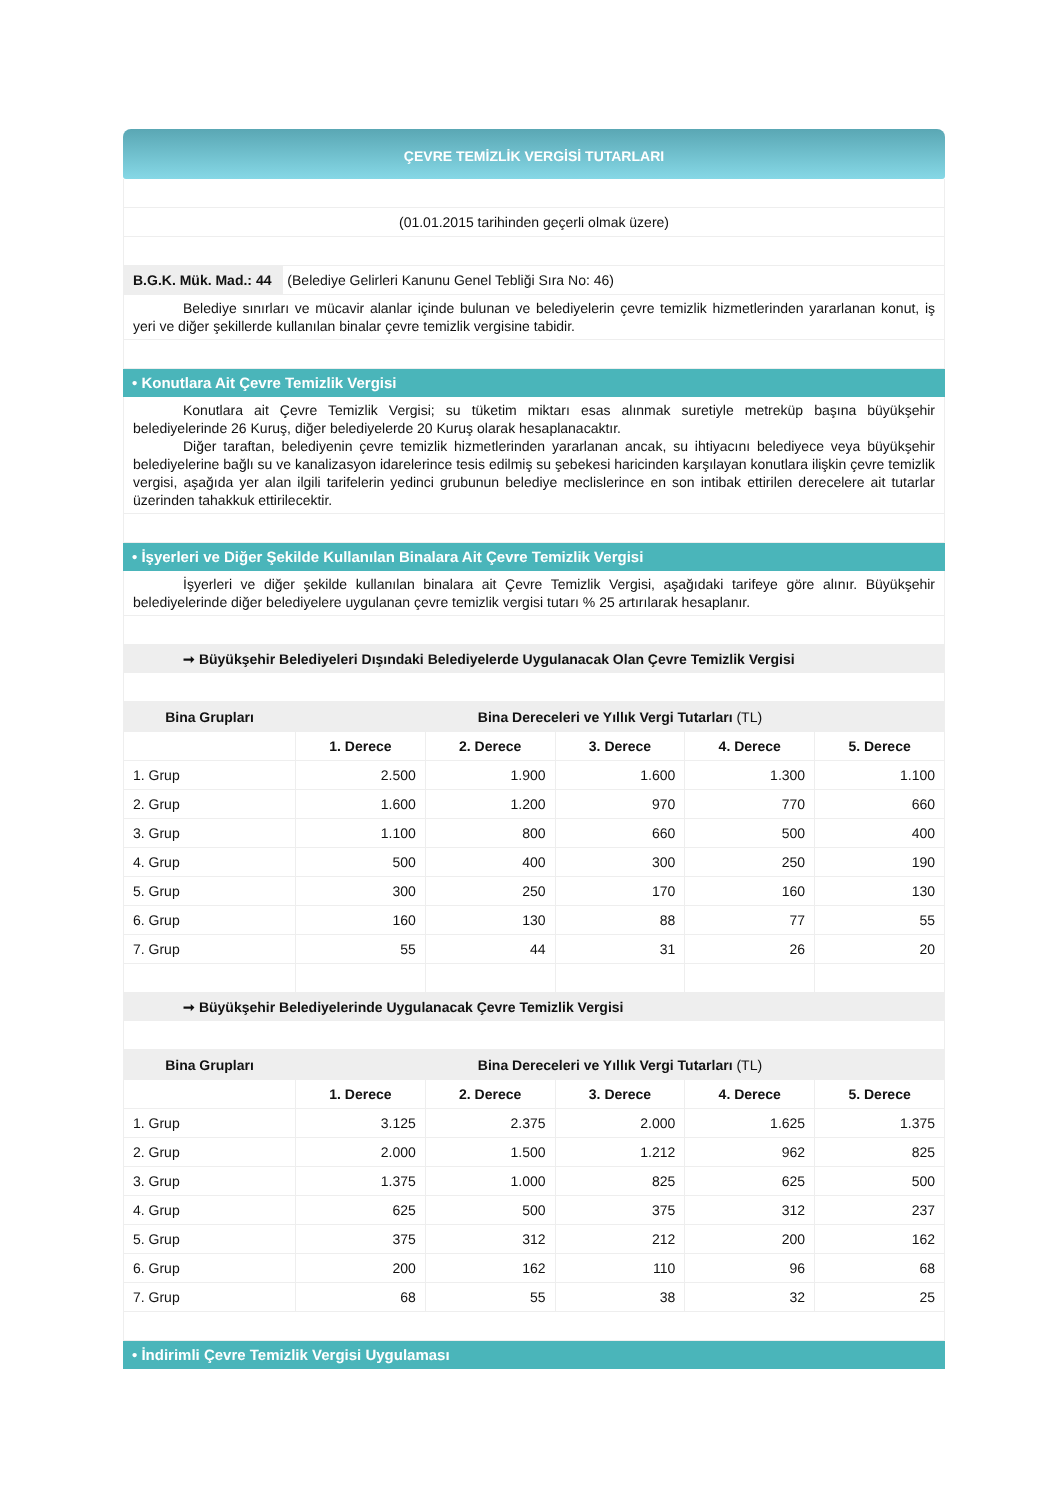ÇEVRE TEMİZLİK VERGİSİ TUTARLARI
(01.01.2015 tarihinden geçerli olmak üzere)
B.G.K. Mük. Mad.: 44 (Belediye Gelirleri Kanunu Genel Tebliği Sıra No: 46)
Belediye sınırları ve mücavir alanlar içinde bulunan ve belediyelerin çevre temizlik hizmetlerinden yararlanan konut, iş yeri ve diğer şekillerde kullanılan binalar çevre temizlik vergisine tabidir.
• Konutlara Ait Çevre Temizlik Vergisi
Konutlara ait Çevre Temizlik Vergisi; su tüketim miktarı esas alınmak suretiyle metreküp başına büyükşehir belediyelerinde 26 Kuruş, diğer belediyelerde 20 Kuruş olarak hesaplanacaktır.
Diğer taraftan, belediyenin çevre temizlik hizmetlerinden yararlanan ancak, su ihtiyacını belediyece veya büyükşehir belediyelerine bağlı su ve kanalizasyon idarelerince tesis edilmiş su şebekesi haricinden karşılayan konutlara ilişkin çevre temizlik vergisi, aşağıda yer alan ilgili tarifelerin yedinci grubunun belediye meclislerince en son intibak ettirilen derecelere ait tutarlar üzerinden tahakkuk ettirilecektir.
• İşyerleri ve Diğer Şekilde Kullanılan Binalara Ait Çevre Temizlik Vergisi
İşyerleri ve diğer şekilde kullanılan binalara ait Çevre Temizlik Vergisi, aşağıdaki tarifeye göre alınır. Büyükşehir belediyelerinde diğer belediyelere uygulanan çevre temizlik vergisi tutarı % 25 artırılarak hesaplanır.
➞ Büyükşehir Belediyeleri Dışındaki Belediyelerde Uygulanacak Olan Çevre Temizlik Vergisi
| Bina Grupları | Bina Dereceleri ve Yıllık Vergi Tutarları (TL) | | | | |
| --- | --- | --- | --- | --- | --- |
| | 1. Derece | 2. Derece | 3. Derece | 4. Derece | 5. Derece |
| 1. Grup | 2.500 | 1.900 | 1.600 | 1.300 | 1.100 |
| 2. Grup | 1.600 | 1.200 | 970 | 770 | 660 |
| 3. Grup | 1.100 | 800 | 660 | 500 | 400 |
| 4. Grup | 500 | 400 | 300 | 250 | 190 |
| 5. Grup | 300 | 250 | 170 | 160 | 130 |
| 6. Grup | 160 | 130 | 88 | 77 | 55 |
| 7. Grup | 55 | 44 | 31 | 26 | 20 |
➞ Büyükşehir Belediyelerinde Uygulanacak Çevre Temizlik Vergisi
| Bina Grupları | Bina Dereceleri ve Yıllık Vergi Tutarları (TL) | | | | |
| --- | --- | --- | --- | --- | --- |
| | 1. Derece | 2. Derece | 3. Derece | 4. Derece | 5. Derece |
| 1. Grup | 3.125 | 2.375 | 2.000 | 1.625 | 1.375 |
| 2. Grup | 2.000 | 1.500 | 1.212 | 962 | 825 |
| 3. Grup | 1.375 | 1.000 | 825 | 625 | 500 |
| 4. Grup | 625 | 500 | 375 | 312 | 237 |
| 5. Grup | 375 | 312 | 212 | 200 | 162 |
| 6. Grup | 200 | 162 | 110 | 96 | 68 |
| 7. Grup | 68 | 55 | 38 | 32 | 25 |
• İndirimli Çevre Temizlik Vergisi Uygulaması